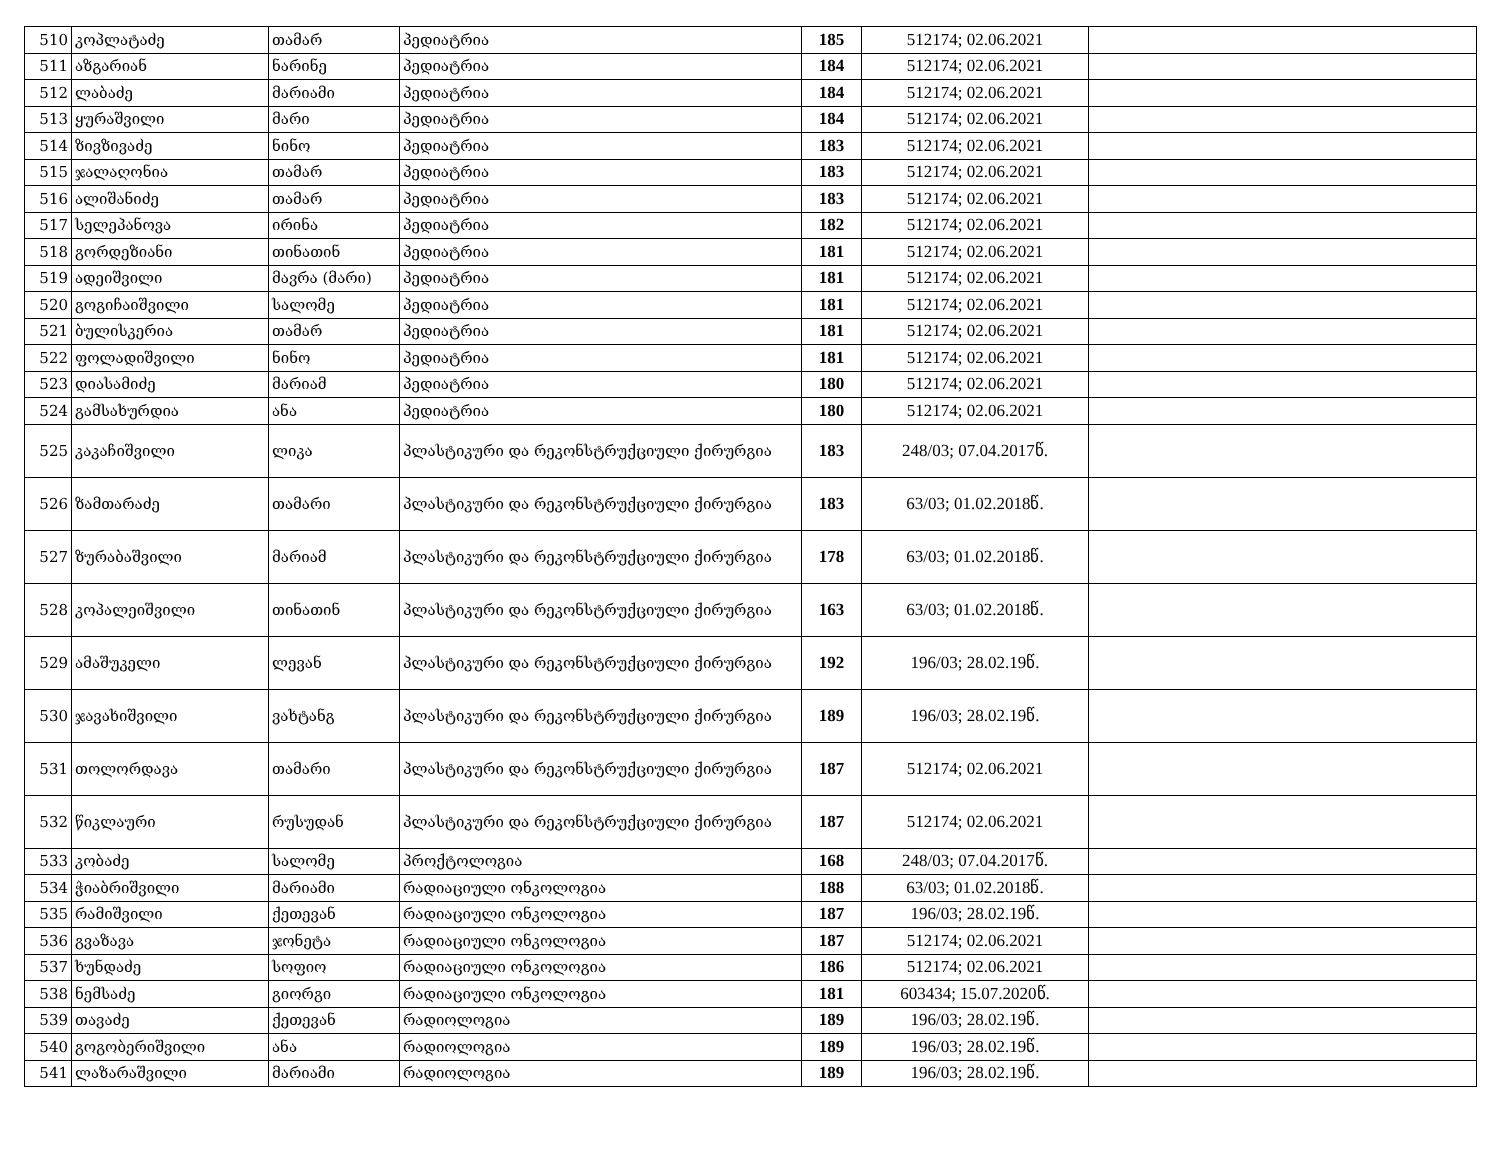| 510 | კოპლატაძე | თამარ | პედიატრია | 185 | 512174; 02.06.2021 | |
| 511 | აზგარიან | ნარინე | პედიატრია | 184 | 512174; 02.06.2021 | |
| 512 | ლაბაძე | მარიამი | პედიატრია | 184 | 512174; 02.06.2021 | |
| 513 | ყურაშვილი | მარი | პედიატრია | 184 | 512174; 02.06.2021 | |
| 514 | ზივზივაძე | ნინო | პედიატრია | 183 | 512174; 02.06.2021 | |
| 515 | ჯალაღონია | თამარ | პედიატრია | 183 | 512174; 02.06.2021 | |
| 516 | ალიშანიძე | თამარ | პედიატრია | 183 | 512174; 02.06.2021 | |
| 517 | სელეპანოვა | ირინა | პედიატრია | 182 | 512174; 02.06.2021 | |
| 518 | გორდეზიანი | თინათინ | პედიატრია | 181 | 512174; 02.06.2021 | |
| 519 | ადეიშვილი | მავრა (მარი) | პედიატრია | 181 | 512174; 02.06.2021 | |
| 520 | გოგიჩაიშვილი | სალომე | პედიატრია | 181 | 512174; 02.06.2021 | |
| 521 | ბულისკერია | თამარ | პედიატრია | 181 | 512174; 02.06.2021 | |
| 522 | ფოლადიშვილი | ნინო | პედიატრია | 181 | 512174; 02.06.2021 | |
| 523 | დიასამიძე | მარიამ | პედიატრია | 180 | 512174; 02.06.2021 | |
| 524 | გამსახურდია | ანა | პედიატრია | 180 | 512174; 02.06.2021 | |
| 525 | კაკაჩიშვილი | ლიკა | პლასტიკური და რეკონსტრუქციული ქირურგია | 183 | 248/03; 07.04.2017წ. | |
| 526 | ზამთარაძე | თამარი | პლასტიკური და რეკონსტრუქციული ქირურგია | 183 | 63/03; 01.02.2018წ. | |
| 527 | ზურაბაშვილი | მარიამ | პლასტიკური და რეკონსტრუქციული ქირურგია | 178 | 63/03; 01.02.2018წ. | |
| 528 | კოპალეიშვილი | თინათინ | პლასტიკური და რეკონსტრუქციული ქირურგია | 163 | 63/03; 01.02.2018წ. | |
| 529 | ამაშუკელი | ლევან | პლასტიკური და რეკონსტრუქციული ქირურგია | 192 | 196/03; 28.02.19წ. | |
| 530 | ჯავახიშვილი | ვახტანგ | პლასტიკური და რეკონსტრუქციული ქირურგია | 189 | 196/03; 28.02.19წ. | |
| 531 | თოლორდავა | თამარი | პლასტიკური და რეკონსტრუქციული ქირურგია | 187 | 512174; 02.06.2021 | |
| 532 | წიკლაური | რუსუდან | პლასტიკური და რეკონსტრუქციული ქირურგია | 187 | 512174; 02.06.2021 | |
| 533 | კობაძე | სალომე | პროქტოლოგია | 168 | 248/03; 07.04.2017წ. | |
| 534 | ჭიაბრიშვილი | მარიამი | რადიაციული ონკოლოგია | 188 | 63/03; 01.02.2018წ. | |
| 535 | რამიშვილი | ქეთევან | რადიაციული ონკოლოგია | 187 | 196/03; 28.02.19წ. | |
| 536 | გვაზავა | ჯონეტა | რადიაციული ონკოლოგია | 187 | 512174; 02.06.2021 | |
| 537 | ხუნდაძე | სოფიო | რადიაციული ონკოლოგია | 186 | 512174; 02.06.2021 | |
| 538 | ნემსაძე | გიორგი | რადიაციული ონკოლოგია | 181 | 603434; 15.07.2020წ. | |
| 539 | თავაძე | ქეთევან | რადიოლოგია | 189 | 196/03; 28.02.19წ. | |
| 540 | გოგობერიშვილი | ანა | რადიოლოგია | 189 | 196/03; 28.02.19წ. | |
| 541 | ლაზარაშვილი | მარიამი | რადიოლოგია | 189 | 196/03; 28.02.19წ. | |